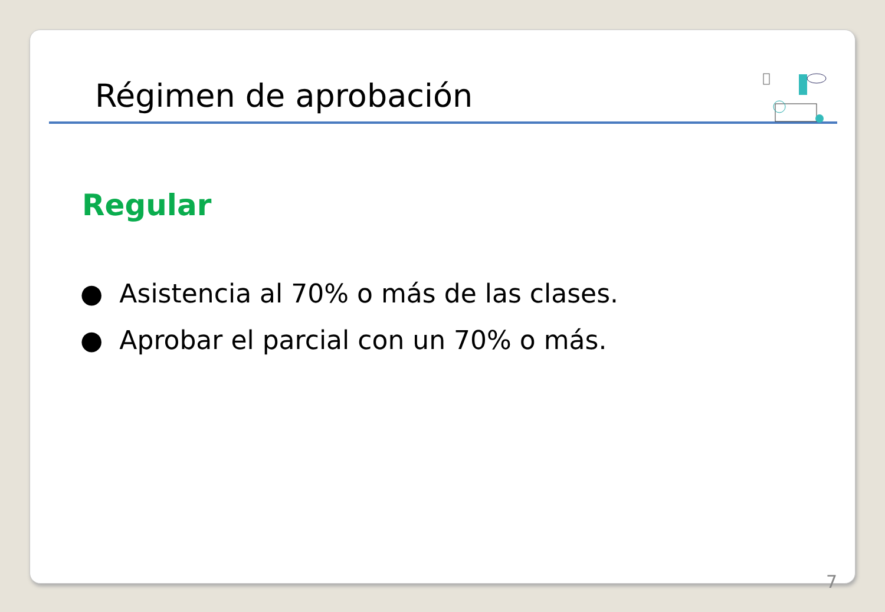Régimen de aprobación
Regular
● Asistencia al 70% o más de las clases.
● Aprobar el parcial con un 70% o más.
7